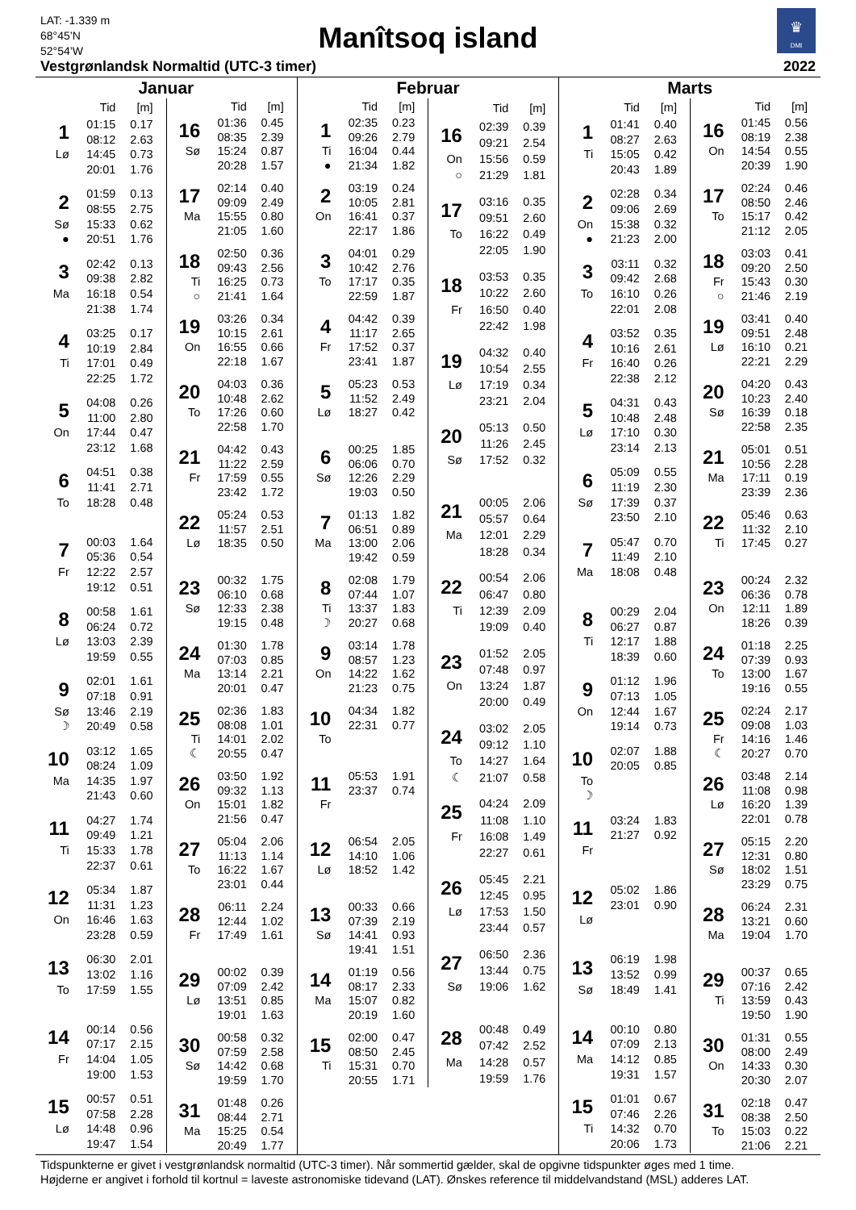LAT: -1.339 m
68°45’N
52°54’W
Manîtsoq island
♛
DMI
Vestgrønlandsk Normaltid (UTC-3 timer) 2022
Januar
| | Tid | [m] |
| --- | --- | --- |
| 1 | 01:15 | 0.17 |
| | 08:12 | 2.63 |
| Lø | 14:45 | 0.73 |
| | 20:01 | 1.76 |
| 2 | 01:59 | 0.13 |
| | 08:55 | 2.75 |
| Sø | 15:33 | 0.62 |
| ● | 20:51 | 1.76 |
| 3 | 02:42 | 0.13 |
| | 09:38 | 2.82 |
| Ma | 16:18 | 0.54 |
| | 21:38 | 1.74 |
| 4 | 03:25 | 0.17 |
| | 10:19 | 2.84 |
| Ti | 17:01 | 0.49 |
| | 22:25 | 1.72 |
| 5 | 04:08 | 0.26 |
| | 11:00 | 2.80 |
| On | 17:44 | 0.47 |
| | 23:12 | 1.68 |
| 6 | 04:51 | 0.38 |
| | 11:41 | 2.71 |
| To | 18:28 | 0.48 |
| 7 | 00:03 | 1.64 |
| | 05:36 | 0.54 |
| Fr | 12:22 | 2.57 |
| | 19:12 | 0.51 |
| 8 | 00:58 | 1.61 |
| | 06:24 | 0.72 |
| Lø | 13:03 | 2.39 |
| | 19:59 | 0.55 |
| 9 | 02:01 | 1.61 |
| | 07:18 | 0.91 |
| Sø | 13:46 | 2.19 |
| ☽ | 20:49 | 0.58 |
| 10 | 03:12 | 1.65 |
| | 08:24 | 1.09 |
| Ma | 14:35 | 1.97 |
| | 21:43 | 0.60 |
| 11 | 04:27 | 1.74 |
| | 09:49 | 1.21 |
| Ti | 15:33 | 1.78 |
| | 22:37 | 0.61 |
| 12 | 05:34 | 1.87 |
| | 11:31 | 1.23 |
| On | 16:46 | 1.63 |
| | 23:28 | 0.59 |
| 13 | 06:30 | 2.01 |
| | 13:02 | 1.16 |
| To | 17:59 | 1.55 |
| 14 | 00:14 | 0.56 |
| | 07:17 | 2.15 |
| Fr | 14:04 | 1.05 |
| | 19:00 | 1.53 |
| 15 | 00:57 | 0.51 |
| | 07:58 | 2.28 |
| Lø | 14:48 | 0.96 |
| | 19:47 | 1.54 |
| | Tid | [m] |
| --- | --- | --- |
| 16 | 01:36 | 0.45 |
| | 08:35 | 2.39 |
| Sø | 15:24 | 0.87 |
| | 20:28 | 1.57 |
| 17 | 02:14 | 0.40 |
| | 09:09 | 2.49 |
| Ma | 15:55 | 0.80 |
| | 21:05 | 1.60 |
| 18 | 02:50 | 0.36 |
| | 09:43 | 2.56 |
| Ti | 16:25 | 0.73 |
| ○ | 21:41 | 1.64 |
| 19 | 03:26 | 0.34 |
| | 10:15 | 2.61 |
| On | 16:55 | 0.66 |
| | 22:18 | 1.67 |
| 20 | 04:03 | 0.36 |
| | 10:48 | 2.62 |
| To | 17:26 | 0.60 |
| | 22:58 | 1.70 |
| 21 | 04:42 | 0.43 |
| | 11:22 | 2.59 |
| Fr | 17:59 | 0.55 |
| | 23:42 | 1.72 |
| 22 | 05:24 | 0.53 |
| | 11:57 | 2.51 |
| Lø | 18:35 | 0.50 |
| 23 | 00:32 | 1.75 |
| | 06:10 | 0.68 |
| Sø | 12:33 | 2.38 |
| | 19:15 | 0.48 |
| 24 | 01:30 | 1.78 |
| | 07:03 | 0.85 |
| Ma | 13:14 | 2.21 |
| | 20:01 | 0.47 |
| 25 | 02:36 | 1.83 |
| | 08:08 | 1.01 |
| Ti | 14:01 | 2.02 |
| ☾ | 20:55 | 0.47 |
| 26 | 03:50 | 1.92 |
| | 09:32 | 1.13 |
| On | 15:01 | 1.82 |
| | 21:56 | 0.47 |
| 27 | 05:04 | 2.06 |
| | 11:13 | 1.14 |
| To | 16:22 | 1.67 |
| | 23:01 | 0.44 |
| 28 | 06:11 | 2.24 |
| | 12:44 | 1.02 |
| Fr | 17:49 | 1.61 |
| 29 | 00:02 | 0.39 |
| | 07:09 | 2.42 |
| Lø | 13:51 | 0.85 |
| | 19:01 | 1.63 |
| 30 | 00:58 | 0.32 |
| | 07:59 | 2.58 |
| Sø | 14:42 | 0.68 |
| | 19:59 | 1.70 |
| 31 | 01:48 | 0.26 |
| | 08:44 | 2.71 |
| Ma | 15:25 | 0.54 |
| | 20:49 | 1.77 |
Februar
| | Tid | [m] |
| --- | --- | --- |
| 1 | 02:35 | 0.23 |
| | 09:26 | 2.79 |
| Ti | 16:04 | 0.44 |
| ● | 21:34 | 1.82 |
| 2 | 03:19 | 0.24 |
| | 10:05 | 2.81 |
| On | 16:41 | 0.37 |
| | 22:17 | 1.86 |
| 3 | 04:01 | 0.29 |
| | 10:42 | 2.76 |
| To | 17:17 | 0.35 |
| | 22:59 | 1.87 |
| 4 | 04:42 | 0.39 |
| | 11:17 | 2.65 |
| Fr | 17:52 | 0.37 |
| | 23:41 | 1.87 |
| 5 | 05:23 | 0.53 |
| | 11:52 | 2.49 |
| Lø | 18:27 | 0.42 |
| 6 | 00:25 | 1.85 |
| | 06:06 | 0.70 |
| Sø | 12:26 | 2.29 |
| | 19:03 | 0.50 |
| 7 | 01:13 | 1.82 |
| | 06:51 | 0.89 |
| Ma | 13:00 | 2.06 |
| | 19:42 | 0.59 |
| 8 | 02:08 | 1.79 |
| | 07:44 | 1.07 |
| Ti | 13:37 | 1.83 |
| ☽ | 20:27 | 0.68 |
| 9 | 03:14 | 1.78 |
| | 08:57 | 1.23 |
| On | 14:22 | 1.62 |
| | 21:23 | 0.75 |
| 10 | 04:34 | 1.82 |
| | 22:31 | 0.77 |
| To | | |
| 11 | 05:53 | 1.91 |
| | 23:37 | 0.74 |
| Fr | | |
| 12 | 06:54 | 2.05 |
| | 14:10 | 1.06 |
| Lø | 18:52 | 1.42 |
| 13 | 00:33 | 0.66 |
| | 07:39 | 2.19 |
| Sø | 14:41 | 0.93 |
| | 19:41 | 1.51 |
| 14 | 01:19 | 0.56 |
| | 08:17 | 2.33 |
| Ma | 15:07 | 0.82 |
| | 20:19 | 1.60 |
| 15 | 02:00 | 0.47 |
| | 08:50 | 2.45 |
| Ti | 15:31 | 0.70 |
| | 20:55 | 1.71 |
| | Tid | [m] |
| --- | --- | --- |
| 16 | 02:39 | 0.39 |
| | 09:21 | 2.54 |
| On | 15:56 | 0.59 |
| ○ | 21:29 | 1.81 |
| 17 | 03:16 | 0.35 |
| | 09:51 | 2.60 |
| To | 16:22 | 0.49 |
| | 22:05 | 1.90 |
| 18 | 03:53 | 0.35 |
| | 10:22 | 2.60 |
| Fr | 16:50 | 0.40 |
| | 22:42 | 1.98 |
| 19 | 04:32 | 0.40 |
| | 10:54 | 2.55 |
| Lø | 17:19 | 0.34 |
| | 23:21 | 2.04 |
| 20 | 05:13 | 0.50 |
| | 11:26 | 2.45 |
| Sø | 17:52 | 0.32 |
| 21 | 00:05 | 2.06 |
| | 05:57 | 0.64 |
| Ma | 12:01 | 2.29 |
| | 18:28 | 0.34 |
| 22 | 00:54 | 2.06 |
| | 06:47 | 0.80 |
| Ti | 12:39 | 2.09 |
| | 19:09 | 0.40 |
| 23 | 01:52 | 2.05 |
| | 07:48 | 0.97 |
| On | 13:24 | 1.87 |
| | 20:00 | 0.49 |
| 24 | 03:02 | 2.05 |
| | 09:12 | 1.10 |
| To | 14:27 | 1.64 |
| ☾ | 21:07 | 0.58 |
| 25 | 04:24 | 2.09 |
| | 11:08 | 1.10 |
| Fr | 16:08 | 1.49 |
| | 22:27 | 0.61 |
| 26 | 05:45 | 2.21 |
| | 12:45 | 0.95 |
| Lø | 17:53 | 1.50 |
| | 23:44 | 0.57 |
| 27 | 06:50 | 2.36 |
| | 13:44 | 0.75 |
| Sø | 19:06 | 1.62 |
| 28 | 00:48 | 0.49 |
| | 07:42 | 2.52 |
| Ma | 14:28 | 0.57 |
| | 19:59 | 1.76 |
Marts
| | Tid | [m] |
| --- | --- | --- |
| 1 | 01:41 | 0.40 |
| | 08:27 | 2.63 |
| Ti | 15:05 | 0.42 |
| | 20:43 | 1.89 |
| 2 | 02:28 | 0.34 |
| | 09:06 | 2.69 |
| On | 15:38 | 0.32 |
| ● | 21:23 | 2.00 |
| 3 | 03:11 | 0.32 |
| | 09:42 | 2.68 |
| To | 16:10 | 0.26 |
| | 22:01 | 2.08 |
| 4 | 03:52 | 0.35 |
| | 10:16 | 2.61 |
| Fr | 16:40 | 0.26 |
| | 22:38 | 2.12 |
| 5 | 04:31 | 0.43 |
| | 10:48 | 2.48 |
| Lø | 17:10 | 0.30 |
| | 23:14 | 2.13 |
| 6 | 05:09 | 0.55 |
| | 11:19 | 2.30 |
| Sø | 17:39 | 0.37 |
| | 23:50 | 2.10 |
| 7 | 05:47 | 0.70 |
| | 11:49 | 2.10 |
| Ma | 18:08 | 0.48 |
| 8 | 00:29 | 2.04 |
| | 06:27 | 0.87 |
| Ti | 12:17 | 1.88 |
| | 18:39 | 0.60 |
| 9 | 01:12 | 1.96 |
| | 07:13 | 1.05 |
| On | 12:44 | 1.67 |
| | 19:14 | 0.73 |
| 10 | 02:07 | 1.88 |
| | 20:05 | 0.85 |
| To | | |
| ☽ | | |
| 11 | 03:24 | 1.83 |
| | 21:27 | 0.92 |
| Fr | | |
| 12 | 05:02 | 1.86 |
| | 23:01 | 0.90 |
| Lø | | |
| 13 | 06:19 | 1.98 |
| | 13:52 | 0.99 |
| Sø | 18:49 | 1.41 |
| 14 | 00:10 | 0.80 |
| | 07:09 | 2.13 |
| Ma | 14:12 | 0.85 |
| | 19:31 | 1.57 |
| 15 | 01:01 | 0.67 |
| | 07:46 | 2.26 |
| Ti | 14:32 | 0.70 |
| | 20:06 | 1.73 |
| | Tid | [m] |
| --- | --- | --- |
| 16 | 01:45 | 0.56 |
| | 08:19 | 2.38 |
| On | 14:54 | 0.55 |
| | 20:39 | 1.90 |
| 17 | 02:24 | 0.46 |
| | 08:50 | 2.46 |
| To | 15:17 | 0.42 |
| | 21:12 | 2.05 |
| 18 | 03:03 | 0.41 |
| | 09:20 | 2.50 |
| Fr | 15:43 | 0.30 |
| ○ | 21:46 | 2.19 |
| 19 | 03:41 | 0.40 |
| | 09:51 | 2.48 |
| Lø | 16:10 | 0.21 |
| | 22:21 | 2.29 |
| 20 | 04:20 | 0.43 |
| | 10:23 | 2.40 |
| Sø | 16:39 | 0.18 |
| | 22:58 | 2.35 |
| 21 | 05:01 | 0.51 |
| | 10:56 | 2.28 |
| Ma | 17:11 | 0.19 |
| | 23:39 | 2.36 |
| 22 | 05:46 | 0.63 |
| | 11:32 | 2.10 |
| Ti | 17:45 | 0.27 |
| 23 | 00:24 | 2.32 |
| | 06:36 | 0.78 |
| On | 12:11 | 1.89 |
| | 18:26 | 0.39 |
| 24 | 01:18 | 2.25 |
| | 07:39 | 0.93 |
| To | 13:00 | 1.67 |
| | 19:16 | 0.55 |
| 25 | 02:24 | 2.17 |
| | 09:08 | 1.03 |
| Fr | 14:16 | 1.46 |
| ☾ | 20:27 | 0.70 |
| 26 | 03:48 | 2.14 |
| | 11:08 | 0.98 |
| Lø | 16:20 | 1.39 |
| | 22:01 | 0.78 |
| 27 | 05:15 | 2.20 |
| | 12:31 | 0.80 |
| Sø | 18:02 | 1.51 |
| | 23:29 | 0.75 |
| 28 | 06:24 | 2.31 |
| | 13:21 | 0.60 |
| Ma | 19:04 | 1.70 |
| 29 | 00:37 | 0.65 |
| | 07:16 | 2.42 |
| Ti | 13:59 | 0.43 |
| | 19:50 | 1.90 |
| 30 | 01:31 | 0.55 |
| | 08:00 | 2.49 |
| On | 14:33 | 0.30 |
| | 20:30 | 2.07 |
| 31 | 02:18 | 0.47 |
| | 08:38 | 2.50 |
| To | 15:03 | 0.22 |
| | 21:06 | 2.21 |
Tidspunkterne er givet i vestgrønlandsk normaltid (UTC-3 timer). Når sommertid gælder, skal de opgivne tidspunkter øges med 1 time.
Højderne er angivet i forhold til kortnul = laveste astronomiske tidevand (LAT). Ønskes reference til middelvandstand (MSL) adderes LAT.